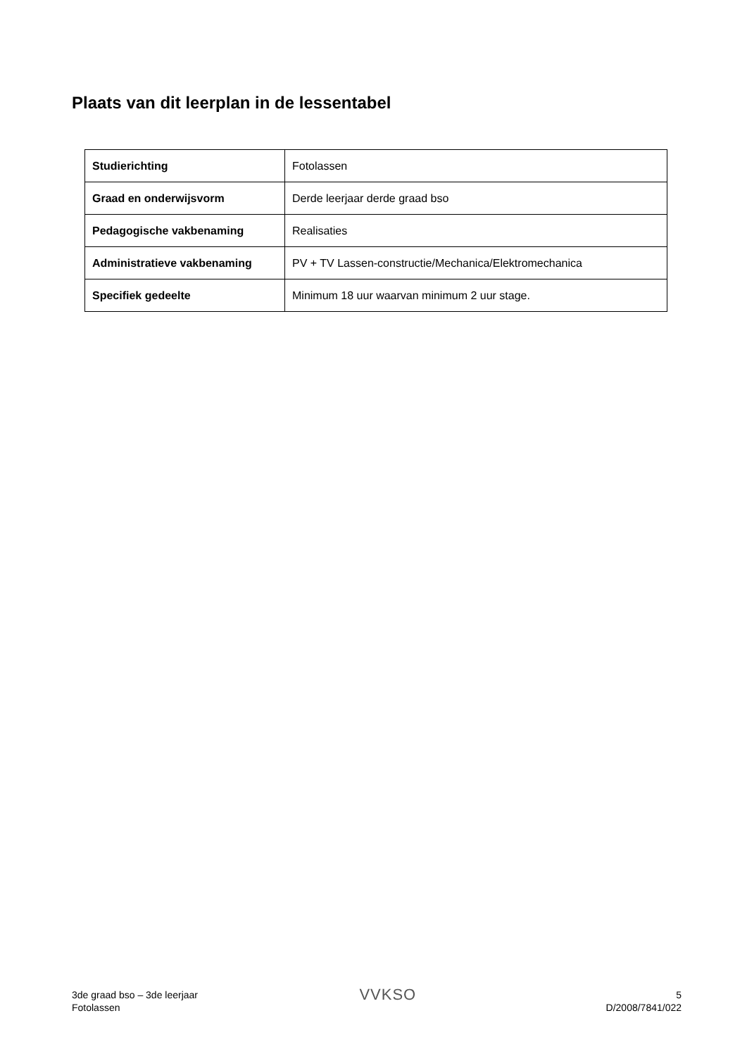Plaats van dit leerplan in de lessentabel
| Studierichting | Fotolassen |
| Graad en onderwijsvorm | Derde leerjaar derde graad bso |
| Pedagogische vakbenaming | Realisaties |
| Administratieve vakbenaming | PV + TV Lassen-constructie/Mechanica/Elektromechanica |
| Specifiek gedeelte | Minimum 18 uur waarvan minimum 2 uur stage. |
3de graad bso – 3de leerjaar
Fotolassen
VVKSO
5
D/2008/7841/022